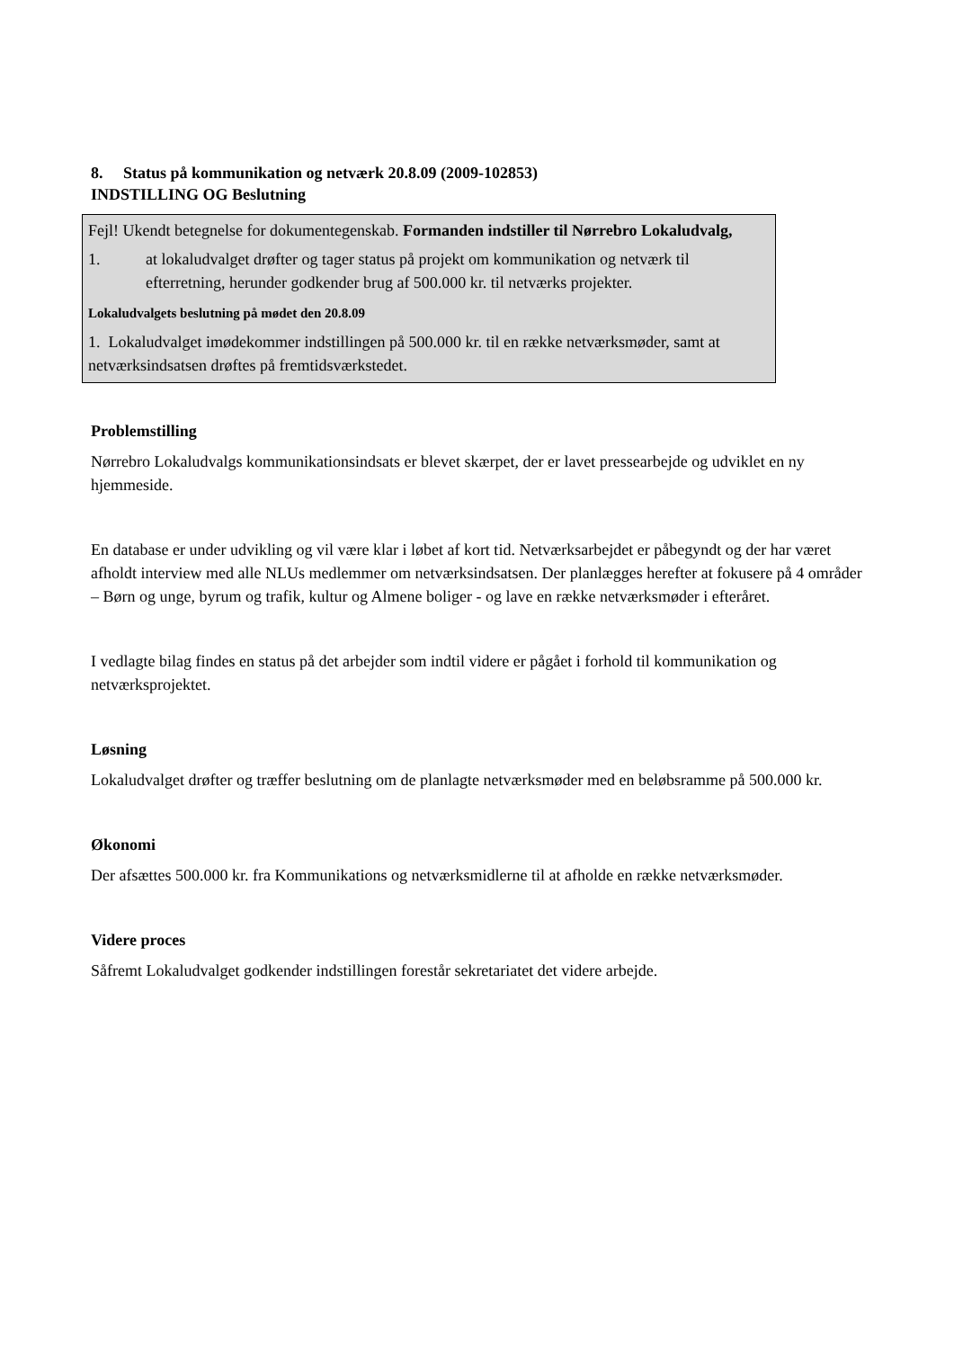8. Status på kommunikation og netværk 20.8.09 (2009-102853)
INDSTILLING OG Beslutning
Fejl! Ukendt betegnelse for dokumentegenskab. Formanden indstiller til Nørrebro Lokaludvalg,
1. at lokaludvalget drøfter og tager status på projekt om kommunikation og netværk til efterretning, herunder godkender brug af 500.000 kr. til netværks projekter.
Lokaludvalgets beslutning på mødet den 20.8.09
1. Lokaludvalget imødekommer indstillingen på 500.000 kr. til en række netværksmøder, samt at netværksindsatsen drøftes på fremtidsværkstedet.
Problemstilling
Nørrebro Lokaludvalgs kommunikationsindsats er blevet skærpet, der er lavet pressearbejde og udviklet en ny hjemmeside.
En database er under udvikling og vil være klar i løbet af kort tid. Netværksarbejdet er påbegyndt og der har været afholdt interview med alle NLUs medlemmer om netværksindsatsen. Der planlægges herefter at fokusere på 4 områder – Børn og unge, byrum og trafik, kultur og Almene boliger - og lave en række netværksmøder i efteråret.
I vedlagte bilag findes en status på det arbejder som indtil videre er pågået i forhold til kommunikation og netværksprojektet.
Løsning
Lokaludvalget drøfter og træffer beslutning om de planlagte netværksmøder med en beløbsramme på 500.000 kr.
Økonomi
Der afsættes 500.000 kr. fra Kommunikations og netværksmidlerne til at afholde en række netværksmøder.
Videre proces
Såfremt Lokaludvalget godkender indstillingen forestår sekretariatet det videre arbejde.